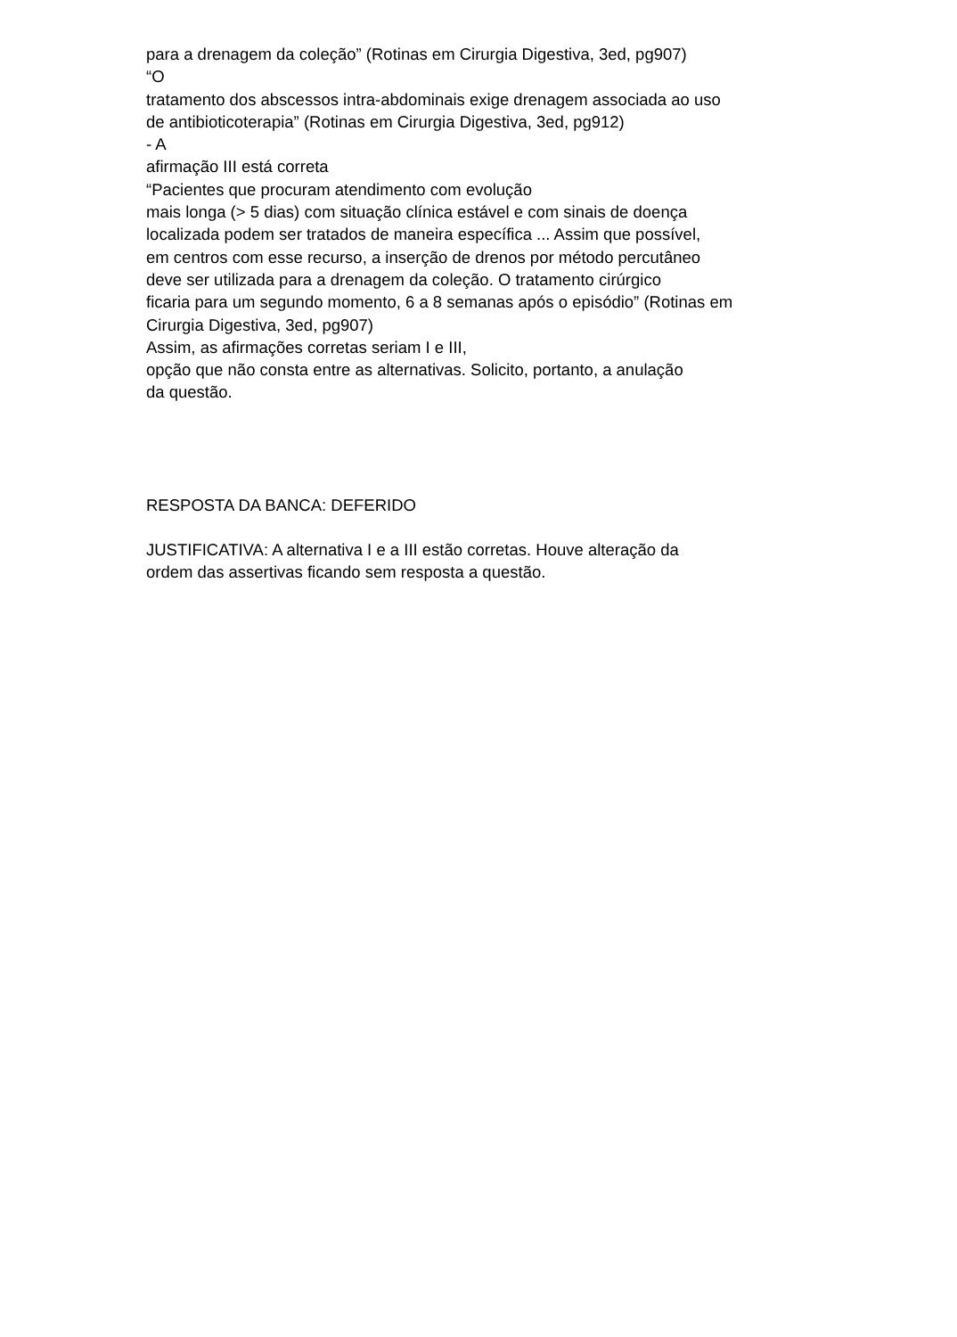para a drenagem da coleção” (Rotinas em Cirurgia Digestiva, 3ed, pg907)
“O
tratamento dos abscessos intra-abdominais exige drenagem associada ao uso
de antibioticoterapia” (Rotinas em Cirurgia Digestiva, 3ed, pg912)
- A
afirmação III está correta
“Pacientes que procuram atendimento com evolução
mais longa (> 5 dias) com situação clínica estável e com sinais de doença
localizada podem ser tratados de maneira específica ... Assim que possível,
em centros com esse recurso, a inserção de drenos por método percutâneo
deve ser utilizada para a drenagem da coleção. O tratamento cirúrgico
ficaria para um segundo momento, 6 a 8 semanas após o episódio” (Rotinas em
Cirurgia Digestiva, 3ed, pg907)
Assim, as afirmações corretas seriam I e III,
opção que não consta entre as alternativas. Solicito, portanto, a anulação
da questão.
RESPOSTA DA BANCA: DEFERIDO
JUSTIFICATIVA: A alternativa I e a III estão corretas. Houve alteração da
ordem das assertivas ficando sem resposta a questão.